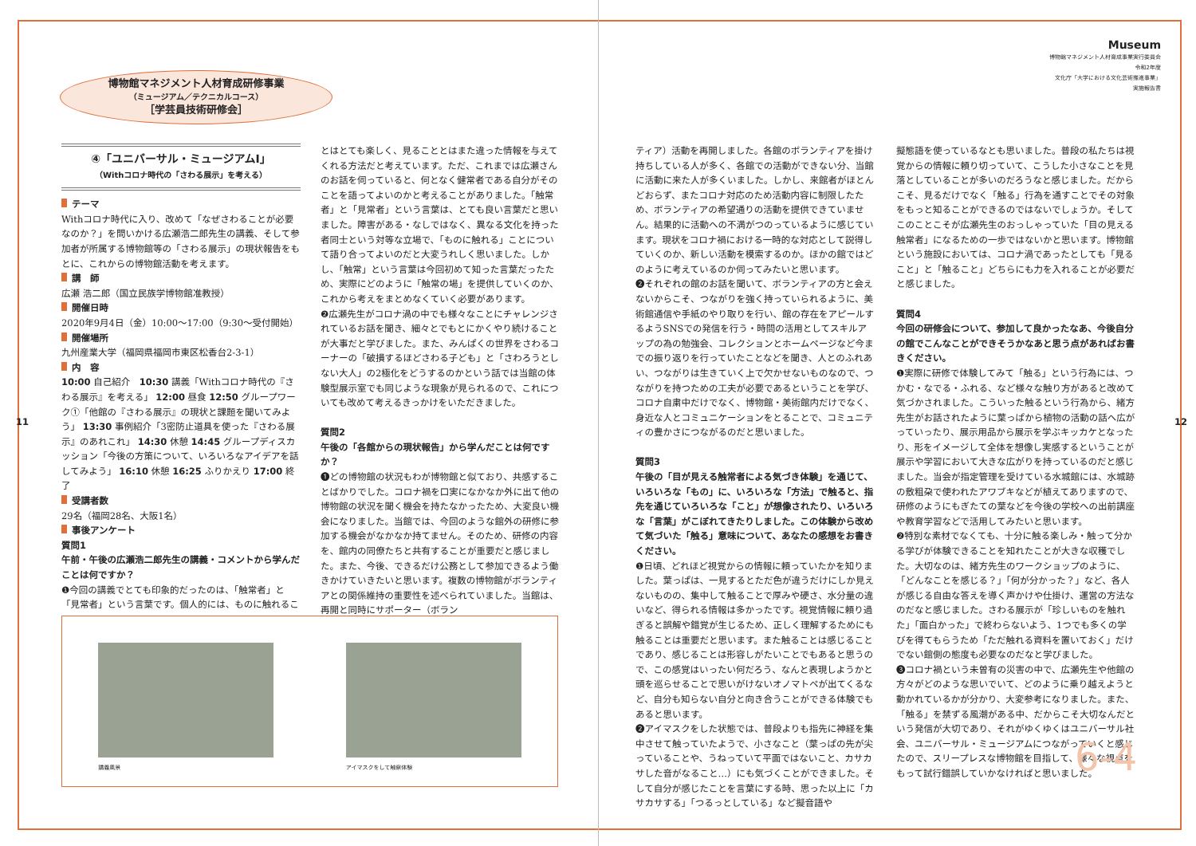博物館マネジメント人材育成研修事業
（ミュージアム／テクニカルコース）
［学芸員技術研修会］
④「ユニバーサル・ミュージアムⅠ」
（Withコロナ時代の「さわる展示」を考える）
テーマ
Withコロナ時代に入り、改めて「なぜさわることが必要なのか？」を問いかける広瀬浩二郎先生の講義、そして参加者が所属する博物館等の「さわる展示」の現状報告をもとに、これからの博物館活動を考えます。
講　師
広瀬 浩二郎（国立民族学博物館准教授）
開催日時
2020年9月4日（金）10:00～17:00（9:30～受付開始）
開催場所
九州産業大学（福岡県福岡市東区松香台2-3-1）
内　容
10:00 自己紹介　10:30 講義「Withコロナ時代の『さわる展示』を考える」 12:00 昼食 12:50 グループワーク①「他館の『さわる展示』の現状と課題を聞いてみよう」 13:30 事例紹介「3密防止道具を使った『さわる展示』のあれこれ」 14:30 休憩 14:45 グループディスカッション「今後の方策について、いろいろなアイデアを話してみよう」 16:10 休憩 16:25 ふりかえり 17:00 終了
受講者数
29名（福岡28名、大阪1名）
事後アンケート
質問1
午前・午後の広瀬浩二郎先生の講義・コメントから学んだことは何ですか？
❶今回の講義でとても印象的だったのは、「触常者」と「見常者」という言葉です。個人的には、ものに触れるこ
とはとても楽しく、見ることとはまた違った情報を与えてくれる方法だと考えています。ただ、これまでは広瀬さんのお話を伺っていると、何となく健常者である自分がそのことを語ってよいのかと考えることがありました。「触常者」と「見常者」という言葉は、とても良い言葉だと思いました。障害がある・なしではなく、異なる文化を持った者同士という対等な立場で、「ものに触れる」ことについて語り合ってよいのだと大変うれしく思いました。しかし、「触常」という言葉は今回初めて知った言葉だったため、実際にどのように「触常の場」を提供していくのか、これから考えをまとめなくていく必要があります。
❷広瀬先生がコロナ渦の中でも様々なことにチャレンジされているお話を聞き、細々とでもとにかくやり続けることが大事だと学びました。また、みんぱくの世界をさわるコーナーの「破損するほどさわる子ども」と「さわろうとしない大人」の2極化をどうするのかという話では当館の体験型展示室でも同じような現象が見られるので、これについても改めて考えるきっかけをいただきました。
質問2
午後の「各館からの現状報告」から学んだことは何ですか？
❶どの博物館の状況もわが博物館と似ており、共感することばかりでした。コロナ禍を口実になかなか外に出て他の博物館の状況を聞く機会を持たなかったため、大変良い機会になりました。当館では、今回のような館外の研修に参加する機会がなかなか持てません。そのため、研修の内容を、館内の同僚たちと共有することが重要だと感じました。また、今後、できるだけ公務として参加できるよう働きかけていきたいと思います。複数の博物館がボランティアとの関係維持の重要性を述べられていました。当館は、再開と同時にサポーター（ボラン
講義風景 アイマスクをして触察体験
11
Museum
博物館マネジメント人材育成事業実行委員会
令和2年度
文化庁「大学における文化芸術推進事業」
実施報告書
ティア）活動を再開しました。各館のボランティアを掛け持ちしている人が多く、各館での活動ができない分、当館に活動に来た人が多くいました。しかし、来館者がほとんどおらず、またコロナ対応のため活動内容に制限したため、ボランティアの希望通りの活動を提供できていません。結果的に活動への不満がつのっているように感じています。現状をコロナ禍における一時的な対応として説得していくのか、新しい活動を模索するのか。ほかの館ではどのように考えているのか伺ってみたいと思います。
❷それぞれの館のお話を聞いて、ボランティアの方と会えないからこそ、つながりを強く持っていられるように、美術館通信や手紙のやり取りを行い、館の存在をアピールするようSNSでの発信を行う・時間の活用としてスキルアップの為の勉強会、コレクションとホームページなど今までの振り返りを行っていたことなどを聞き、人とのふれあい、つながりは生きていく上で欠かせないものなので、つながりを持つための工夫が必要であるということを学び、コロナ自粛中だけでなく、博物館・美術館内だけでなく、身近な人とコミュニケーションをとることで、コミュニティの豊かさにつながるのだと思いました。
質問3
午後の「目が見える触常者による気づき体験」を通じて、いろいろな「もの」に、いろいろな「方法」で触ると、指先を通じていろいろな「こと」が想像されたり、いろいろな「言葉」がこぼれてきたりしました。この体験から改めて気づいた「触る」意味について、あなたの感想をお書きください。
❶日頃、どれほど視覚からの情報に頼っていたかを知りました。葉っぱは、一見するとただ色が違うだけにしか見えないものの、集中して触ることで厚みや硬さ、水分量の違いなど、得られる情報は多かったです。視覚情報に頼り過ぎると誤解や錯覚が生じるため、正しく理解するためにも触ることは重要だと思います。また触ることは感じることであり、感じることは形容しがたいことでもあると思うので、この感覚はいったい何だろう、なんと表現しようかと頭を巡らせることで思いがけないオノマトペが出てくるなど、自分も知らない自分と向き合うことができる体験でもあると思います。
❷アイマスクをした状態では、普段よりも指先に神経を集中させて触っていたようで、小さなこと（葉っぱの先が尖っていることや、うねっていて平面ではないこと、カサカサした音がなること…）にも気づくことができました。そして自分が感じたことを言葉にする時、思った以上に「カサカサする」「つるっとしている」など擬音語や
擬態語を使っているなとも思いました。普段の私たちは視覚からの情報に頼り切っていて、こうした小さなことを見落としていることが多いのだろうなと感じました。だからこそ、見るだけでなく「触る」行為を通すことでその対象をもっと知ることができるのではないでしょうか。そしてこのことこそが広瀬先生のおっしゃっていた「目の見える触常者」になるための一歩ではないかと思います。博物館という施設においては、コロナ渦であったとしても「見ること」と「触ること」どちらにも力を入れることが必要だと感じました。
質問4
今回の研修会について、参加して良かったなあ、今後自分の館でこんなことができそうかなあと思う点があればお書きください。
❶実際に研修で体験してみて「触る」という行為には、つかむ・なでる・ふれる、など様々な触り方があると改めて気づかされました。こういった触るという行為から、緒方先生がお話されたように葉っぱから植物の活動の話へ広がっていったり、展示用品から展示を学ぶキッカケとなったり、形をイメージして全体を想像し実感するということが展示や学習において大きな広がりを持っているのだと感じました。当会が指定管理を受けている水城館には、水城跡の敷粗朶で使われたアワブキなどが植えてありますので、研修のようにもぎたての葉などを今後の学校への出前講座や教育学習などで活用してみたいと思います。
❷特別な素材でなくても、十分に触る楽しみ・触って分かる学びが体験できることを知れたことが大きな収穫でした。大切なのは、緒方先生のワークショップのように、「どんなことを感じる？」「何が分かった？」など、各人が感じる自由な答えを導く声かけや仕掛け、運営の方法なのだなと感じました。さわる展示が「珍しいものを触れた」「面白かった」で終わらないよう、1つでも多くの学びを得てもらうため「ただ触れる資料を置いておく」だけでない館側の態度も必要なのだなと学びました。
❸コロナ禍という未曽有の災害の中で、広瀬先生や他館の方々がどのような思いでいて、どのように乗り越えようと動かれているかが分かり、大変参考になりました。また、「触る」を禁ずる風潮がある中、だからこそ大切なんだという発信が大切であり、それがゆくゆくはユニバーサル社会、ユニバーサル・ミュージアムにつながっていくと感じたので、スリープレスな博物館を目指して、様々な視点をもって試行錯誤していかなければと思いました。
6-4
12